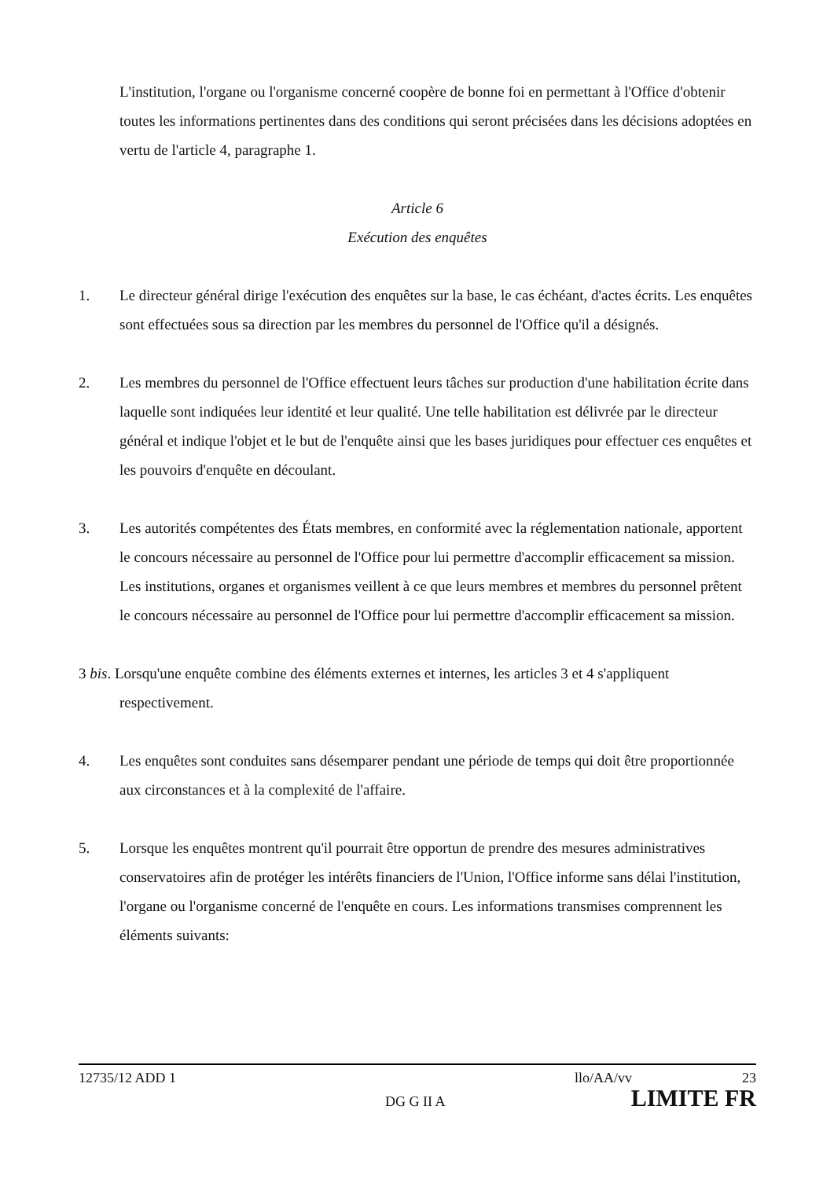L'institution, l'organe ou l'organisme concerné coopère de bonne foi en permettant à l'Office d'obtenir toutes les informations pertinentes dans des conditions qui seront précisées dans les décisions adoptées en vertu de l'article 4, paragraphe 1.
Article 6
Exécution des enquêtes
1. Le directeur général dirige l'exécution des enquêtes sur la base, le cas échéant, d'actes écrits. Les enquêtes sont effectuées sous sa direction par les membres du personnel de l'Office qu'il a désignés.
2. Les membres du personnel de l'Office effectuent leurs tâches sur production d'une habilitation écrite dans laquelle sont indiquées leur identité et leur qualité. Une telle habilitation est délivrée par le directeur général et indique l'objet et le but de l'enquête ainsi que les bases juridiques pour effectuer ces enquêtes et les pouvoirs d'enquête en découlant.
3. Les autorités compétentes des États membres, en conformité avec la réglementation nationale, apportent le concours nécessaire au personnel de l'Office pour lui permettre d'accomplir efficacement sa mission. Les institutions, organes et organismes veillent à ce que leurs membres et membres du personnel prêtent le concours nécessaire au personnel de l'Office pour lui permettre d'accomplir efficacement sa mission.
3 bis. Lorsqu'une enquête combine des éléments externes et internes, les articles 3 et 4 s'appliquent respectivement.
4. Les enquêtes sont conduites sans désemparer pendant une période de temps qui doit être proportionnée aux circonstances et à la complexité de l'affaire.
5. Lorsque les enquêtes montrent qu'il pourrait être opportun de prendre des mesures administratives conservatoires afin de protéger les intérêts financiers de l'Union, l'Office informe sans délai l'institution, l'organe ou l'organisme concerné de l'enquête en cours. Les informations transmises comprennent les éléments suivants:
12735/12 ADD 1 llo/AA/vv 23
DG G II A LIMITE FR